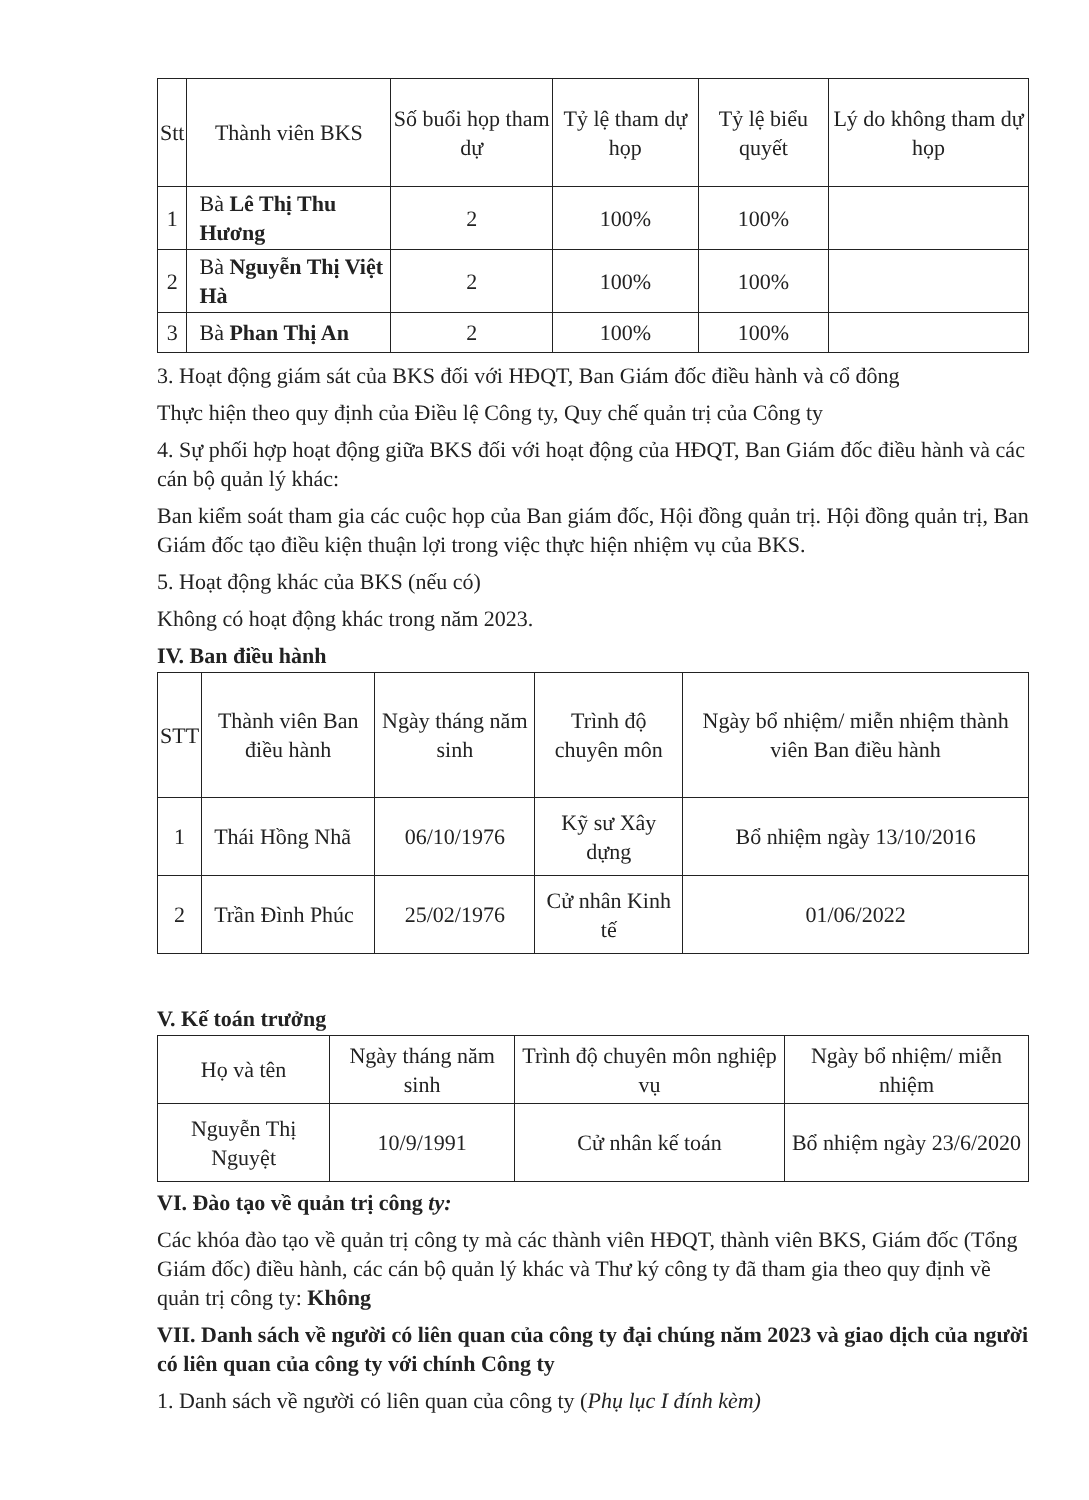| Stt | Thành viên BKS | Số buổi họp tham dự | Tỷ lệ tham dự họp | Tỷ lệ biểu quyết | Lý do không tham dự họp |
| --- | --- | --- | --- | --- | --- |
| 1 | Bà Lê Thị Thu Hương | 2 | 100% | 100% | |
| 2 | Bà Nguyễn Thị Việt Hà | 2 | 100% | 100% | |
| 3 | Bà Phan Thị An | 2 | 100% | 100% | |
3. Hoạt động giám sát của BKS đối với HĐQT, Ban Giám đốc điều hành và cổ đông
Thực hiện theo quy định của Điều lệ Công ty, Quy chế quản trị của Công ty
4. Sự phối hợp hoạt động giữa BKS đối với hoạt động của HĐQT, Ban Giám đốc điều hành và các cán bộ quản lý khác:
Ban kiểm soát tham gia các cuộc họp của Ban giám đốc, Hội đồng quản trị. Hội đồng quản trị, Ban Giám đốc tạo điều kiện thuận lợi trong việc thực hiện nhiệm vụ của BKS.
5. Hoạt động khác của BKS (nếu có)
Không có hoạt động khác trong năm 2023.
IV. Ban điều hành
| STT | Thành viên Ban điều hành | Ngày tháng năm sinh | Trình độ chuyên môn | Ngày bổ nhiệm/ miễn nhiệm thành viên Ban điều hành |
| --- | --- | --- | --- | --- |
| 1 | Thái Hồng Nhã | 06/10/1976 | Kỹ sư Xây dựng | Bổ nhiệm ngày 13/10/2016 |
| 2 | Trần Đình Phúc | 25/02/1976 | Cử nhân Kinh tế | 01/06/2022 |
V. Kế toán trưởng
| Họ và tên | Ngày tháng năm sinh | Trình độ chuyên môn nghiệp vụ | Ngày bổ nhiệm/ miễn nhiệm |
| --- | --- | --- | --- |
| Nguyễn Thị Nguyệt | 10/9/1991 | Cử nhân kế toán | Bổ nhiệm ngày 23/6/2020 |
VI. Đào tạo về quản trị công ty:
Các khóa đào tạo về quản trị công ty mà các thành viên HĐQT, thành viên BKS, Giám đốc (Tổng Giám đốc) điều hành, các cán bộ quản lý khác và Thư ký công ty đã tham gia theo quy định về quản trị công ty: Không
VII. Danh sách về người có liên quan của công ty đại chúng năm 2023 và giao dịch của người có liên quan của công ty với chính Công ty
1. Danh sách về người có liên quan của công ty (Phụ lục I đính kèm)